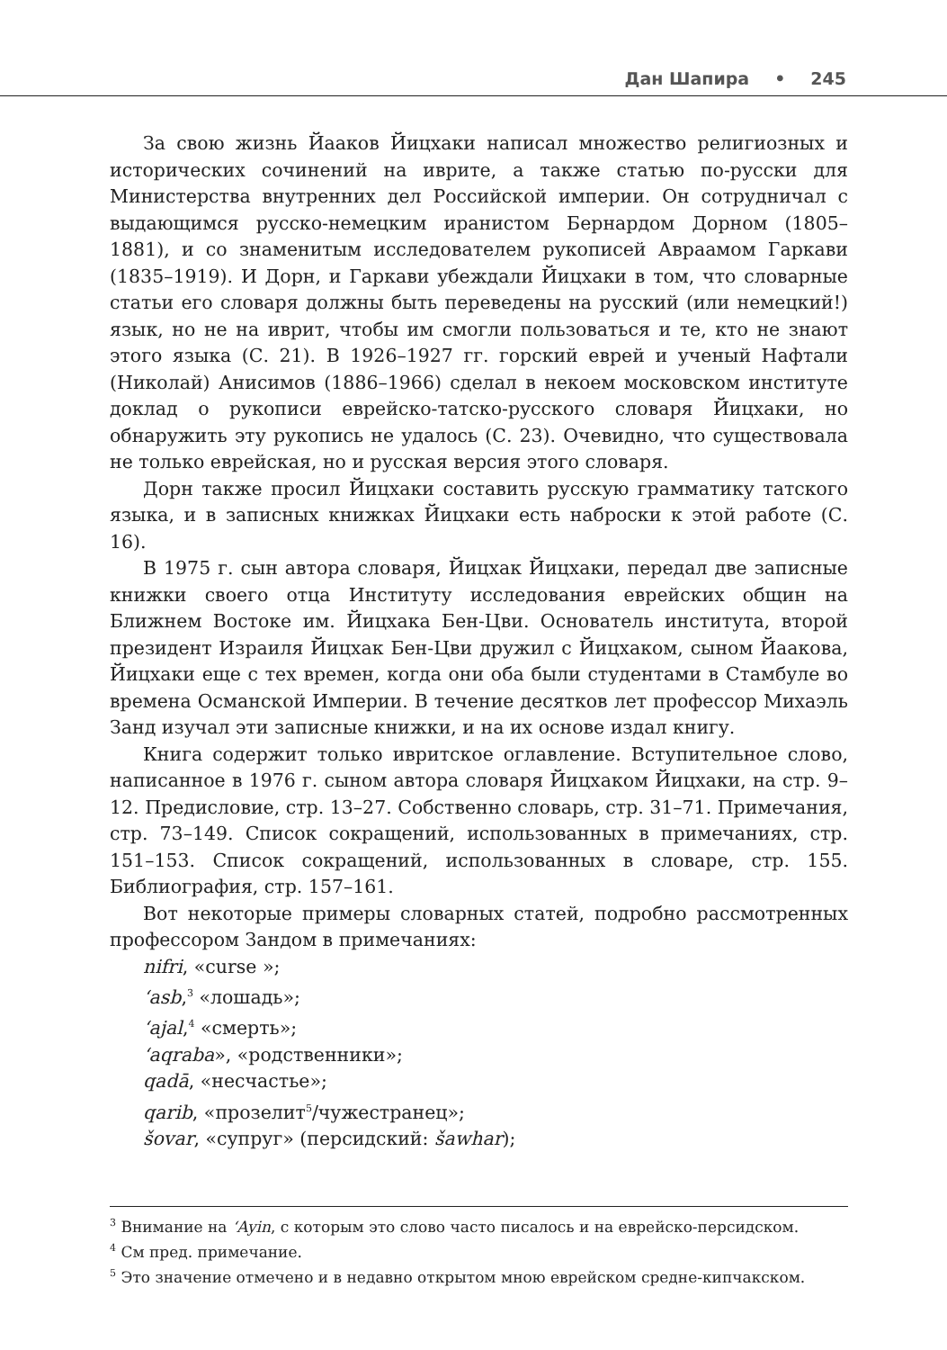Дан Шапира • 245
За свою жизнь Йааков Йицхаки написал множество религиозных и исторических сочинений на иврите, а также статью по-русски для Министерства внутренних дел Российской империи. Он сотрудничал с выдающимся русско-немецким иранистом Бернардом Дорном (1805–1881), и со знаменитым исследователем рукописей Авраамом Гаркави (1835–1919). И Дорн, и Гаркави убеждали Йицхаки в том, что словарные статьи его словаря должны быть переведены на русский (или немецкий!) язык, но не на иврит, чтобы им смогли пользоваться и те, кто не знают этого языка (С. 21). В 1926–1927 гг. горский еврей и ученый Нафтали (Николай) Анисимов (1886–1966) сделал в некоем московском институте доклад о рукописи еврейско-татско-русского словаря Йицхаки, но обнаружить эту рукопись не удалось (С. 23). Очевидно, что существовала не только еврейская, но и русская версия этого словаря.
Дорн также просил Йицхаки составить русскую грамматику татского языка, и в записных книжках Йицхаки есть наброски к этой работе (С. 16).
В 1975 г. сын автора словаря, Йицхак Йицхаки, передал две записные книжки своего отца Институту исследования еврейских общин на Ближнем Востоке им. Йицхака Бен-Цви. Основатель института, второй президент Израиля Йицхак Бен-Цви дружил с Йицхаком, сыном Йаакова, Йицхаки еще с тех времен, когда они оба были студентами в Стамбуле во времена Османской Империи. В течение десятков лет профессор Михаэль Занд изучал эти записные книжки, и на их основе издал книгу.
Книга содержит только ивритское оглавление. Вступительное слово, написанное в 1976 г. сыном автора словаря Йицхаком Йицхаки, на стр. 9–12. Предисловие, стр. 13–27. Собственно словарь, стр. 31–71. Примечания, стр. 73–149. Список сокращений, использованных в примечаниях, стр. 151–153. Список сокращений, использованных в словаре, стр. 155. Библиография, стр. 157–161.
Вот некоторые примеры словарных статей, подробно рассмотренных профессором Зандом в примечаниях:
nifri, «curse »;
‘asb,<sup>3</sup> «лошадь»;
‘ajal,<sup>4</sup> «смерть»;
‘aqraba», «родственники»;
qadā, «несчастье»;
qarib, «прозелит<sup>5</sup>/чужестранец»;
šovar, «супруг» (персидский: šawhar);
<sup>3</sup> Внимание на ‘Ayin, с которым это слово часто писалось и на еврейско-персидском.
<sup>4</sup> См пред. примечание.
<sup>5</sup> Это значение отмечено и в недавно открытом мною еврейском средне-кипчакском.